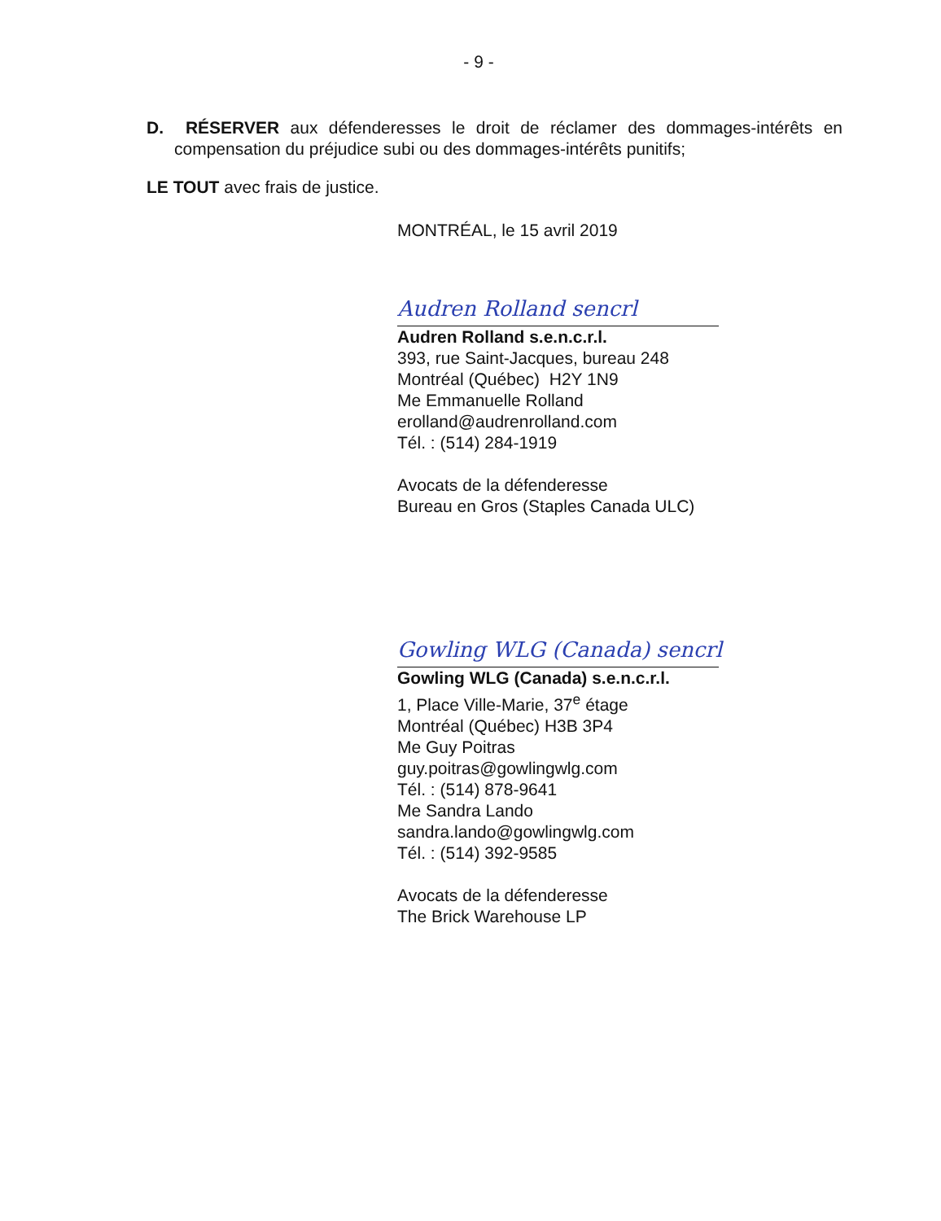- 9 -
D. RÉSERVER aux défenderesses le droit de réclamer des dommages-intérêts en compensation du préjudice subi ou des dommages-intérêts punitifs;
LE TOUT avec frais de justice.
MONTRÉAL, le 15 avril 2019
Audren Rolland sencrl
Audren Rolland s.e.n.c.r.l.
393, rue Saint-Jacques, bureau 248
Montréal (Québec) H2Y 1N9
Me Emmanuelle Rolland
erolland@audrenrolland.com
Tél. : (514) 284-1919
Avocats de la défenderesse
Bureau en Gros (Staples Canada ULC)
Gowling WLG (Canada) sencrl
Gowling WLG (Canada) s.e.n.c.r.l.
1, Place Ville-Marie, 37<sup>e</sup> étage
Montréal (Québec) H3B 3P4
Me Guy Poitras
guy.poitras@gowlingwlg.com
Tél. : (514) 878-9641
Me Sandra Lando
sandra.lando@gowlingwlg.com
Tél. : (514) 392-9585
Avocats de la défenderesse
The Brick Warehouse LP